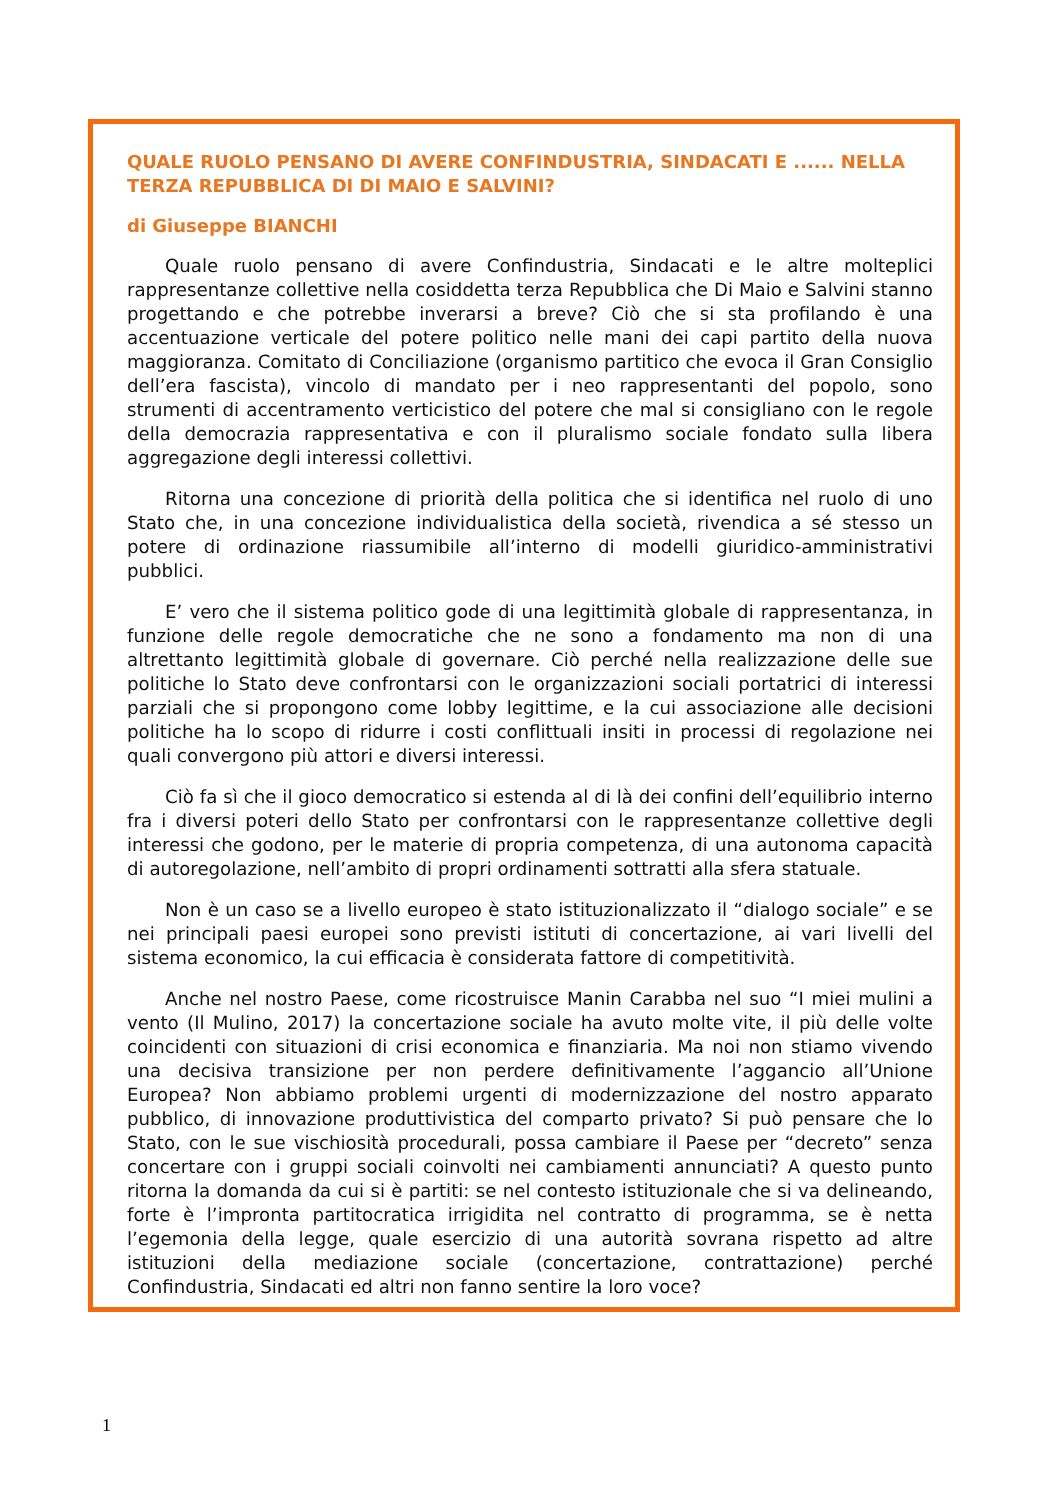QUALE RUOLO PENSANO DI AVERE CONFINDUSTRIA, SINDACATI E ...... NELLA TERZA REPUBBLICA DI DI MAIO E SALVINI?
di Giuseppe BIANCHI
Quale ruolo pensano di avere Confindustria, Sindacati e le altre molteplici rappresentanze collettive nella cosiddetta terza Repubblica che Di Maio e Salvini stanno progettando e che potrebbe inverarsi a breve? Ciò che si sta profilando è una accentuazione verticale del potere politico nelle mani dei capi partito della nuova maggioranza. Comitato di Conciliazione (organismo partitico che evoca il Gran Consiglio dell’era fascista), vincolo di mandato per i neo rappresentanti del popolo, sono strumenti di accentramento verticistico del potere che mal si consigliano con le regole della democrazia rappresentativa e con il pluralismo sociale fondato sulla libera aggregazione degli interessi collettivi.
Ritorna una concezione di priorità della politica che si identifica nel ruolo di uno Stato che, in una concezione individualistica della società, rivendica a sé stesso un potere di ordinazione riassumibile all’interno di modelli giuridico-amministrativi pubblici.
E’ vero che il sistema politico gode di una legittimità globale di rappresentanza, in funzione delle regole democratiche che ne sono a fondamento ma non di una altrettanto legittimità globale di governare. Ciò perché nella realizzazione delle sue politiche lo Stato deve confrontarsi con le organizzazioni sociali portatrici di interessi parziali che si propongono come lobby legittime, e la cui associazione alle decisioni politiche ha lo scopo di ridurre i costi conflittuali insiti in processi di regolazione nei quali convergono più attori e diversi interessi.
Ciò fa sì che il gioco democratico si estenda al di là dei confini dell’equilibrio interno fra i diversi poteri dello Stato per confrontarsi con le rappresentanze collettive degli interessi che godono, per le materie di propria competenza, di una autonoma capacità di autoregolazione, nell’ambito di propri ordinamenti sottratti alla sfera statuale.
Non è un caso se a livello europeo è stato istituzionalizzato il “dialogo sociale” e se nei principali paesi europei sono previsti istituti di concertazione, ai vari livelli del sistema economico, la cui efficacia è considerata fattore di competitività.
Anche nel nostro Paese, come ricostruisce Manin Carabba nel suo “I miei mulini a vento (Il Mulino, 2017) la concertazione sociale ha avuto molte vite, il più delle volte coincidenti con situazioni di crisi economica e finanziaria. Ma noi non stiamo vivendo una decisiva transizione per non perdere definitivamente l’aggancio all’Unione Europea? Non abbiamo problemi urgenti di modernizzazione del nostro apparato pubblico, di innovazione produttivistica del comparto privato? Si può pensare che lo Stato, con le sue vischiosità procedurali, possa cambiare il Paese per “decreto” senza concertare con i gruppi sociali coinvolti nei cambiamenti annunciati? A questo punto ritorna la domanda da cui si è partiti: se nel contesto istituzionale che si va delineando, forte è l’impronta partitocratica irrigidita nel contratto di programma, se è netta l’egemonia della legge, quale esercizio di una autorità sovrana rispetto ad altre istituzioni della mediazione sociale (concertazione, contrattazione) perché Confindustria, Sindacati ed altri non fanno sentire la loro voce?
1